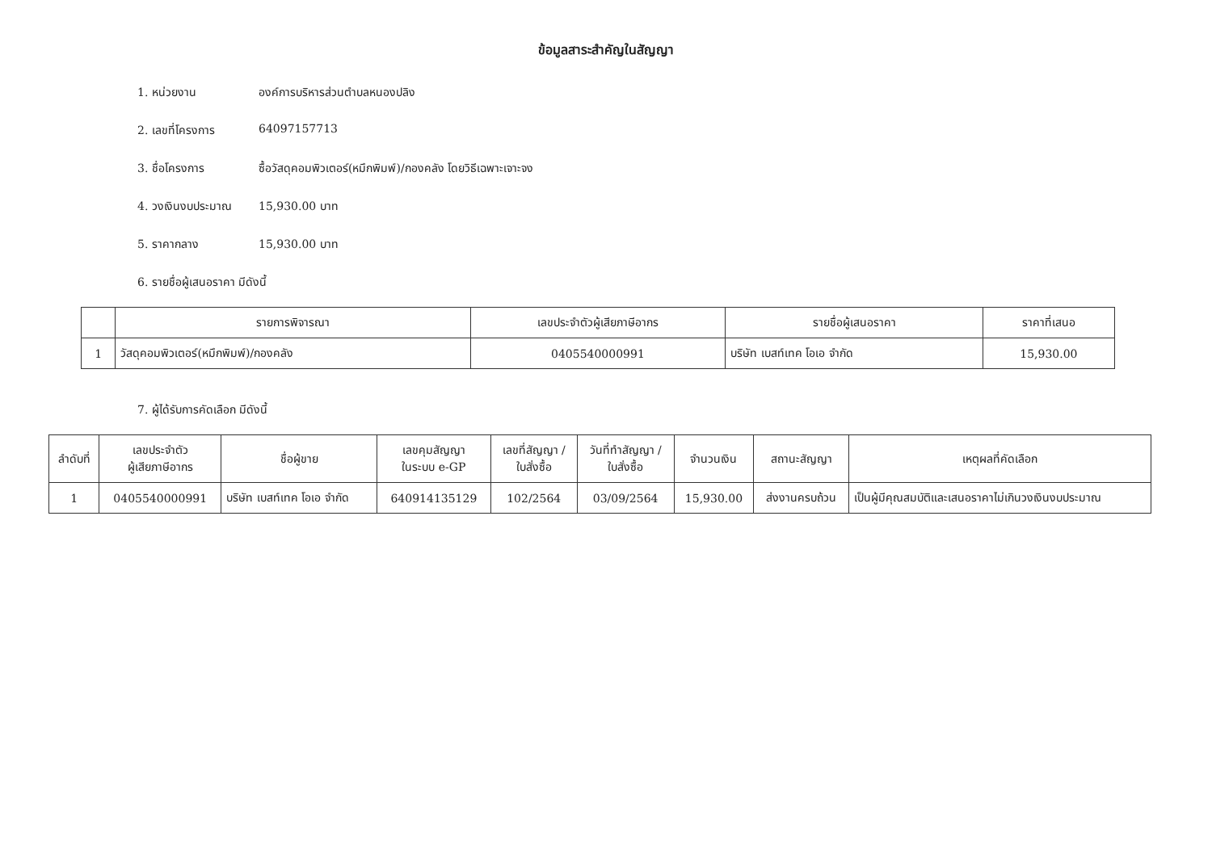ข้อมูลสาระสำคัญในสัญญา
1. หน่วยงาน องค์การบริหารส่วนตำบลหนองปลิง
2. เลขที่โครงการ 64097157713
3. ชื่อโครงการ ซื้อวัสดุคอมพิวเตอร์(หมึกพิมพ์)/กองคลัง โดยวิธีเฉพาะเจาะจง
4. วงเงินงบประมาณ 15,930.00 บาท
5. ราคากลาง 15,930.00 บาท
6. รายชื่อผู้เสนอราคา มีดังนี้
| | รายการพิจารณา | เลขประจำตัวผู้เสียภาษีอากร | รายชื่อผู้เสนอราคา | ราคาที่เสนอ |
| --- | --- | --- | --- | --- |
| 1 | วัสดุคอมพิวเตอร์(หมึกพิมพ์)/กองคลัง | 0405540000991 | บริษัท เบสท์เทค โอเอ จำกัด | 15,930.00 |
7. ผู้ได้รับการคัดเลือก มีดังนี้
| ลำดับที่ | เลขประจำตัว ผู้เสียภาษีอากร | ชื่อผู้ขาย | เลขคุมสัญญา ในระบบ e-GP | เลขที่สัญญา / ใบสั่งซื้อ | วันที่ทำสัญญา / ใบสั่งซื้อ | จำนวนเงิน | สถานะสัญญา | เหตุผลที่คัดเลือก |
| --- | --- | --- | --- | --- | --- | --- | --- | --- |
| 1 | 0405540000991 | บริษัท เบสท์เทค โอเอ จำกัด | 640914135129 | 102/2564 | 03/09/2564 | 15,930.00 | ส่งงานครบถ้วน | เป็นผู้มีคุณสมบัติและเสนอราคาไม่เกินวงเงินงบประมาณ |